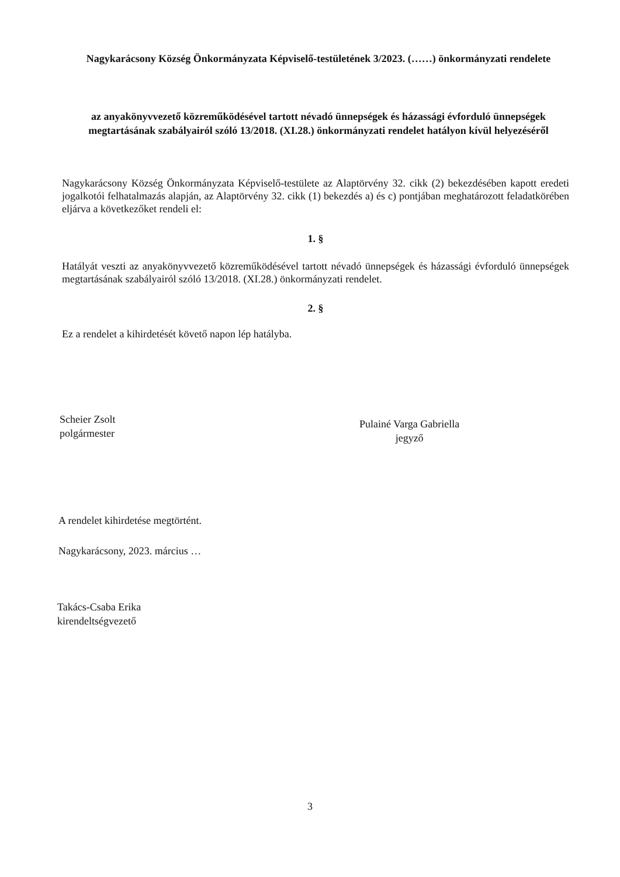Nagykarácsony Község Önkormányzata Képviselő-testületének 3/2023. (……) önkormányzati rendelete
az anyakönyvvezető közreműködésével tartott névadó ünnepségek és házassági évforduló ünnepségek megtartásának szabályairól szóló 13/2018. (XI.28.) önkormányzati rendelet hatályon kívül helyezéséről
Nagykarácsony Község Önkormányzata Képviselő-testülete az Alaptörvény 32. cikk (2) bekezdésében kapott eredeti jogalkotói felhatalmazás alapján, az Alaptörvény 32. cikk (1) bekezdés a) és c) pontjában meghatározott feladatkörében eljárva a következőket rendeli el:
1. §
Hatályát veszti az anyakönyvvezető közreműködésével tartott névadó ünnepségek és házassági évforduló ünnepségek megtartásának szabályairól szóló 13/2018. (XI.28.) önkormányzati rendelet.
2. §
Ez a rendelet a kihirdetését követő napon lép hatályba.
Scheier Zsolt
polgármester
Pulainé Varga Gabriella
jegyző
A rendelet kihirdetése megtörtént.
Nagykarácsony, 2023. március …
Takács-Csaba Erika
kirendeltségvezető
3